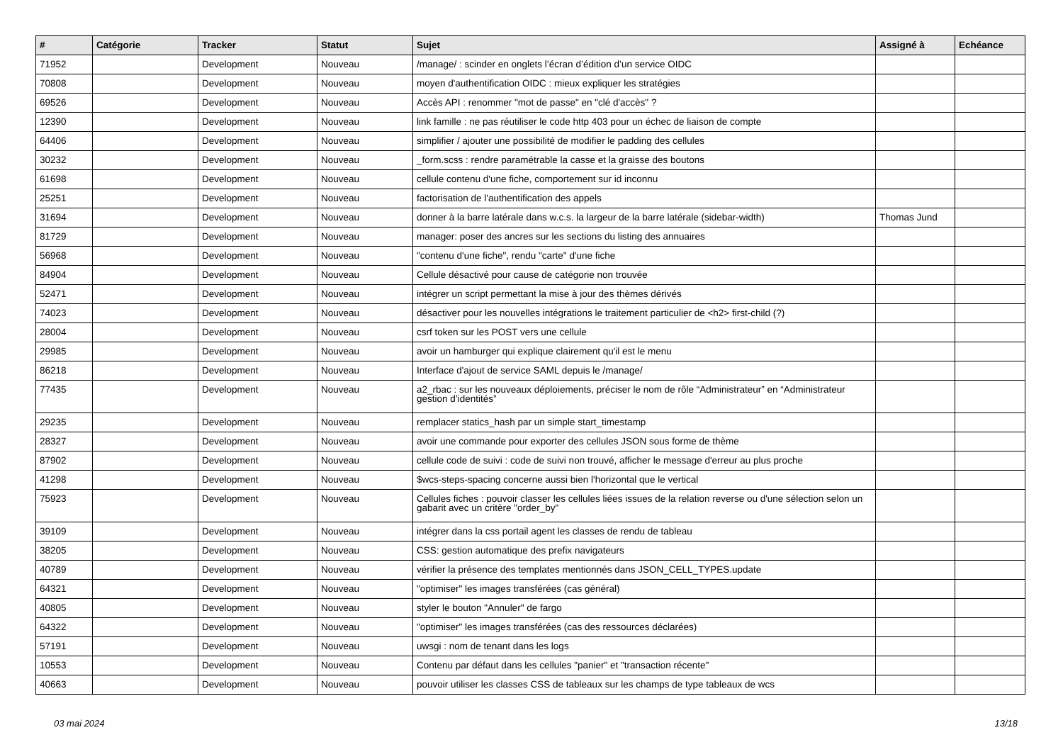| # | Catégorie | Tracker | Statut | Sujet | Assigné à | Echéance |
| --- | --- | --- | --- | --- | --- | --- |
| 71952 | | Development | Nouveau | /manage/ : scinder en onglets l’écran d’édition d’un service OIDC | | |
| 70808 | | Development | Nouveau | moyen d'authentification OIDC : mieux expliquer les stratégies | | |
| 69526 | | Development | Nouveau | Accès API : renommer "mot de passe" en "clé d'accès" ? | | |
| 12390 | | Development | Nouveau | link famille : ne pas réutiliser le code http 403 pour un échec de liaison de compte | | |
| 64406 | | Development | Nouveau | simplifier / ajouter une possibilité de modifier le padding des cellules | | |
| 30232 | | Development | Nouveau | _form.scss : rendre paramétrable la casse et la graisse des boutons | | |
| 61698 | | Development | Nouveau | cellule contenu d'une fiche, comportement sur id inconnu | | |
| 25251 | | Development | Nouveau | factorisation de l'authentification des appels | | |
| 31694 | | Development | Nouveau | donner à la barre latérale dans w.c.s. la largeur de la barre latérale (sidebar-width) | Thomas Jund | |
| 81729 | | Development | Nouveau | manager: poser des ancres sur les sections du listing des annuaires | | |
| 56968 | | Development | Nouveau | "contenu d'une fiche", rendu "carte" d'une fiche | | |
| 84904 | | Development | Nouveau | Cellule désactivé pour cause de catégorie non trouvée | | |
| 52471 | | Development | Nouveau | intégrer un script permettant la mise à jour des thèmes dérivés | | |
| 74023 | | Development | Nouveau | désactiver pour les nouvelles intégrations le traitement particulier de <h2> first-child (?) | | |
| 28004 | | Development | Nouveau | csrf token sur les POST vers une cellule | | |
| 29985 | | Development | Nouveau | avoir un hamburger qui explique clairement qu'il est le menu | | |
| 86218 | | Development | Nouveau | Interface d'ajout de service SAML depuis le /manage/ | | |
| 77435 | | Development | Nouveau | a2_rbac : sur les nouveaux déploiements, préciser le nom de rôle “Administrateur” en “Administrateur gestion d’identités” | | |
| 29235 | | Development | Nouveau | remplacer statics_hash par un simple start_timestamp | | |
| 28327 | | Development | Nouveau | avoir une commande pour exporter des cellules JSON sous forme de thème | | |
| 87902 | | Development | Nouveau | cellule code de suivi : code de suivi non trouvé, afficher le message d'erreur au plus proche | | |
| 41298 | | Development | Nouveau | $wcs-steps-spacing concerne aussi bien l'horizontal que le vertical | | |
| 75923 | | Development | Nouveau | Cellules fiches : pouvoir classer les cellules liées issues de la relation reverse ou d'une sélection selon un gabarit avec un critère "order_by" | | |
| 39109 | | Development | Nouveau | intégrer dans la css portail agent les classes de rendu de tableau | | |
| 38205 | | Development | Nouveau | CSS: gestion automatique des prefix navigateurs | | |
| 40789 | | Development | Nouveau | vérifier la présence des templates mentionnés dans JSON_CELL_TYPES.update | | |
| 64321 | | Development | Nouveau | "optimiser" les images transférées (cas général) | | |
| 40805 | | Development | Nouveau | styler le bouton "Annuler" de fargo | | |
| 64322 | | Development | Nouveau | "optimiser" les images transférées (cas des ressources déclarées) | | |
| 57191 | | Development | Nouveau | uwsgi : nom de tenant dans les logs | | |
| 10553 | | Development | Nouveau | Contenu par défaut dans les cellules "panier" et "transaction récente" | | |
| 40663 | | Development | Nouveau | pouvoir utiliser les classes CSS de tableaux sur les champs de type tableaux de wcs | | |
03 mai 2024 13/18